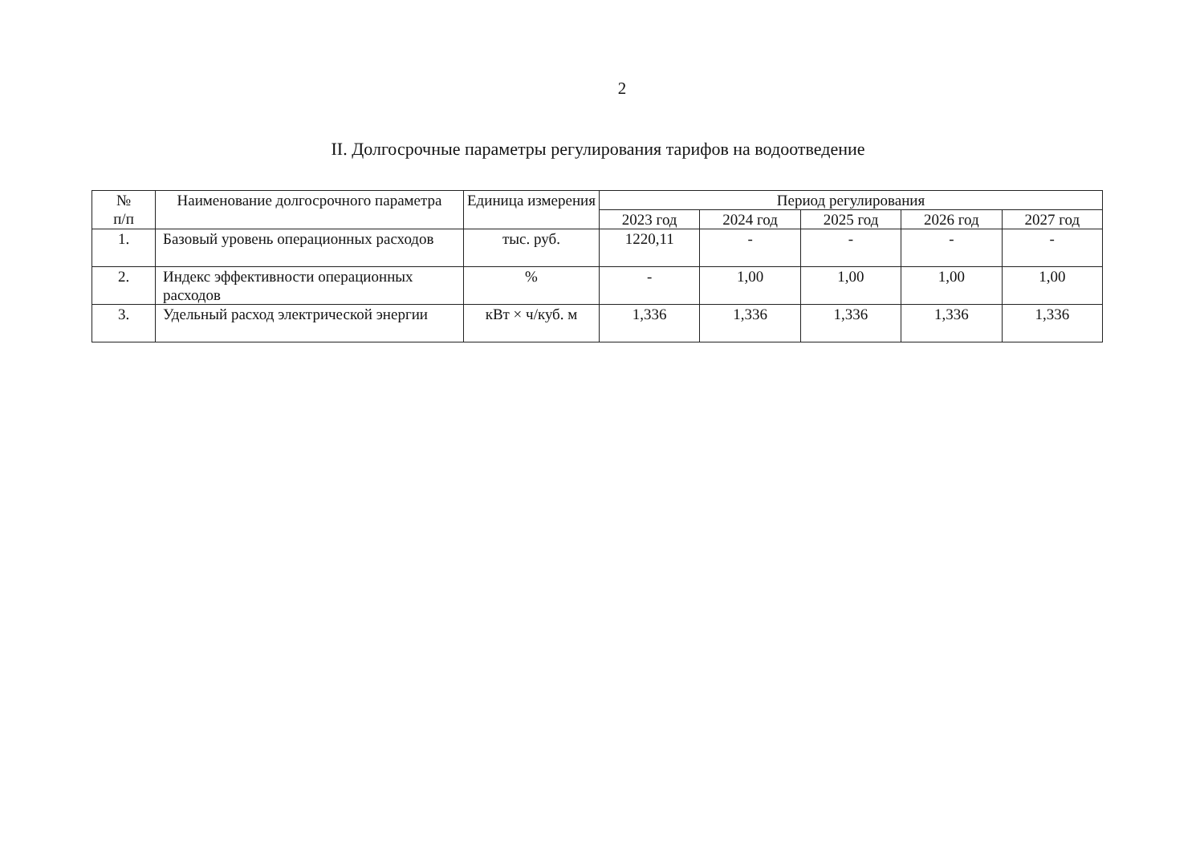2
II. Долгосрочные параметры регулирования тарифов на водоотведение
| № п/п | Наименование долгосрочного параметра | Единица измерения | Период регулирования | | | | |
| --- | --- | --- | --- | --- | --- | --- | --- |
| | | | 2023 год | 2024 год | 2025 год | 2026 год | 2027 год |
| 1. | Базовый уровень операционных расходов | тыс. руб. | 1220,11 | - | - | - | - |
| 2. | Индекс эффективности операционных расходов | % | - | 1,00 | 1,00 | 1,00 | 1,00 |
| 3. | Удельный расход электрической энергии | кВт × ч/куб. м | 1,336 | 1,336 | 1,336 | 1,336 | 1,336 |